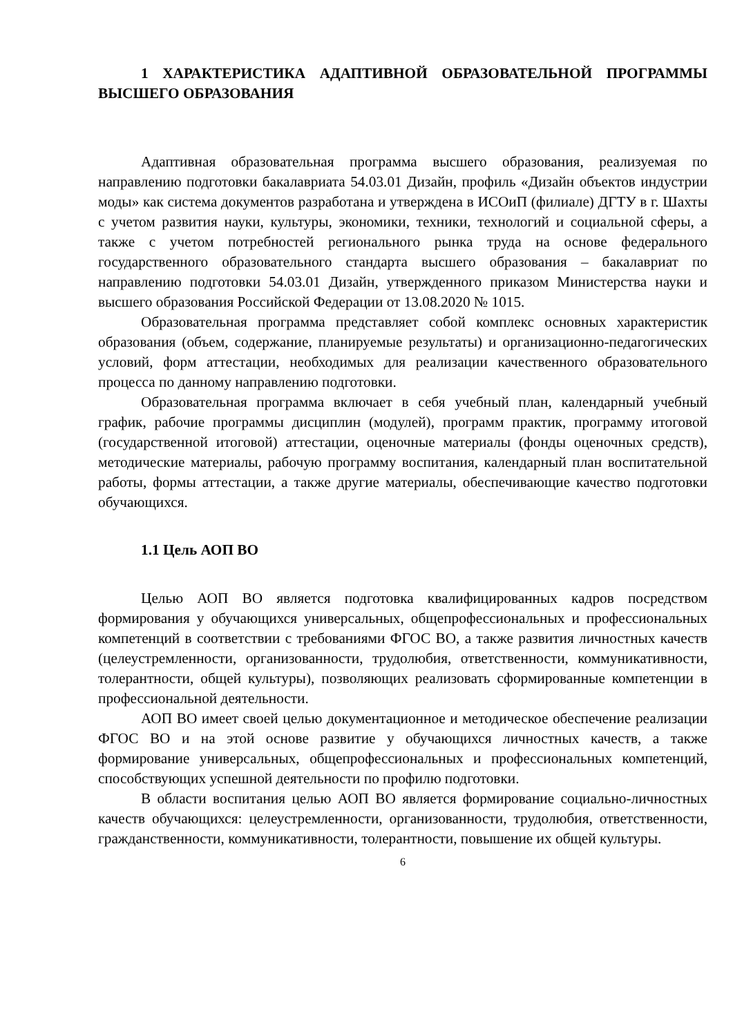1 ХАРАКТЕРИСТИКА АДАПТИВНОЙ ОБРАЗОВАТЕЛЬНОЙ ПРОГРАММЫ ВЫСШЕГО ОБРАЗОВАНИЯ
Адаптивная образовательная программа высшего образования, реализуемая по направлению подготовки бакалавриата 54.03.01 Дизайн, профиль «Дизайн объектов индустрии моды» как система документов разработана и утверждена в ИСОиП (филиале) ДГТУ в г. Шахты с учетом развития науки, культуры, экономики, техники, технологий и социальной сферы, а также с учетом потребностей регионального рынка труда на основе федерального государственного образовательного стандарта высшего образования – бакалавриат по направлению подготовки 54.03.01 Дизайн, утвержденного приказом Министерства науки и высшего образования Российской Федерации от 13.08.2020 № 1015.
Образовательная программа представляет собой комплекс основных характеристик образования (объем, содержание, планируемые результаты) и организационно-педагогических условий, форм аттестации, необходимых для реализации качественного образовательного процесса по данному направлению подготовки.
Образовательная программа включает в себя учебный план, календарный учебный график, рабочие программы дисциплин (модулей), программ практик, программу итоговой (государственной итоговой) аттестации, оценочные материалы (фонды оценочных средств), методические материалы, рабочую программу воспитания, календарный план воспитательной работы, формы аттестации, а также другие материалы, обеспечивающие качество подготовки обучающихся.
1.1 Цель АОП ВО
Целью АОП ВО является подготовка квалифицированных кадров посредством формирования у обучающихся универсальных, общепрофессиональных и профессиональных компетенций в соответствии с требованиями ФГОС ВО, а также развития личностных качеств (целеустремленности, организованности, трудолюбия, ответственности, коммуникативности, толерантности, общей культуры), позволяющих реализовать сформированные компетенции в профессиональной деятельности.
АОП ВО имеет своей целью документационное и методическое обеспечение реализации ФГОС ВО и на этой основе развитие у обучающихся личностных качеств, а также формирование универсальных, общепрофессиональных и профессиональных компетенций, способствующих успешной деятельности по профилю подготовки.
В области воспитания целью АОП ВО является формирование социально-личностных качеств обучающихся: целеустремленности, организованности, трудолюбия, ответственности, гражданственности, коммуникативности, толерантности, повышение их общей культуры.
6